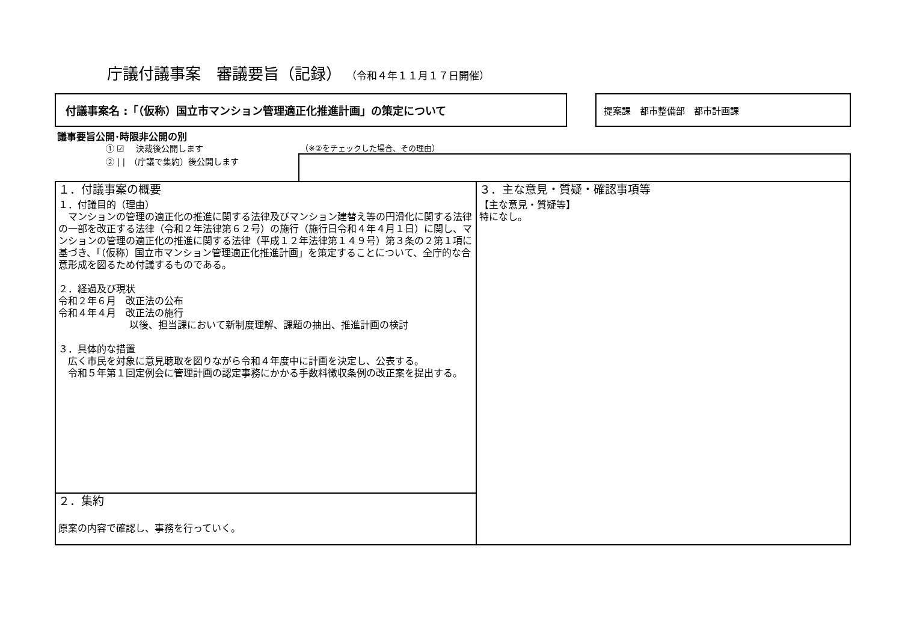庁議付議事案　審議要旨（記録） （令和４年１１月１７日開催）
付議事案名 :「（仮称）国立市マンション管理適正化推進計画」の策定について 提案課　都市整備部　都市計画課
議事要旨公開･時限非公開の別
① ☑　 決裁後公開します
② | |　（庁議で集約）後公開します
（※②をチェックした場合、その理由）
| １．付議事案の概要 １．付議目的（理由） マンションの管理の適正化の推進に関する法律及びマンション建替え等の円滑化に関する法律の一部を改正する法律（令和２年法律第６２号）の施行（施行日令和４年４月１日）に関し、マンションの管理の適正化の推進に関する法律（平成１２年法律第１４９号）第３条の２第１項に基づき、「（仮称）国立市マンション管理適正化推進計画」を策定することについて、全庁的な合意形成を図るため付議するものである。 ２．経過及び現状 令和２年６月 改正法の公布 令和４年４月 改正法の施行 以後、担当課において新制度理解、課題の抽出、推進計画の検討 ３．具体的な措置 広く市民を対象に意見聴取を図りながら令和４年度中に計画を決定し、公表する。 令和５年第１回定例会に管理計画の認定事務にかかる手数料徴収条例の改正案を提出する。 | ３．主な意見・質疑・確認事項等 【主な意見・質疑等】 特になし。 |
| ２．集約 原案の内容で確認し、事務を行っていく。 | |